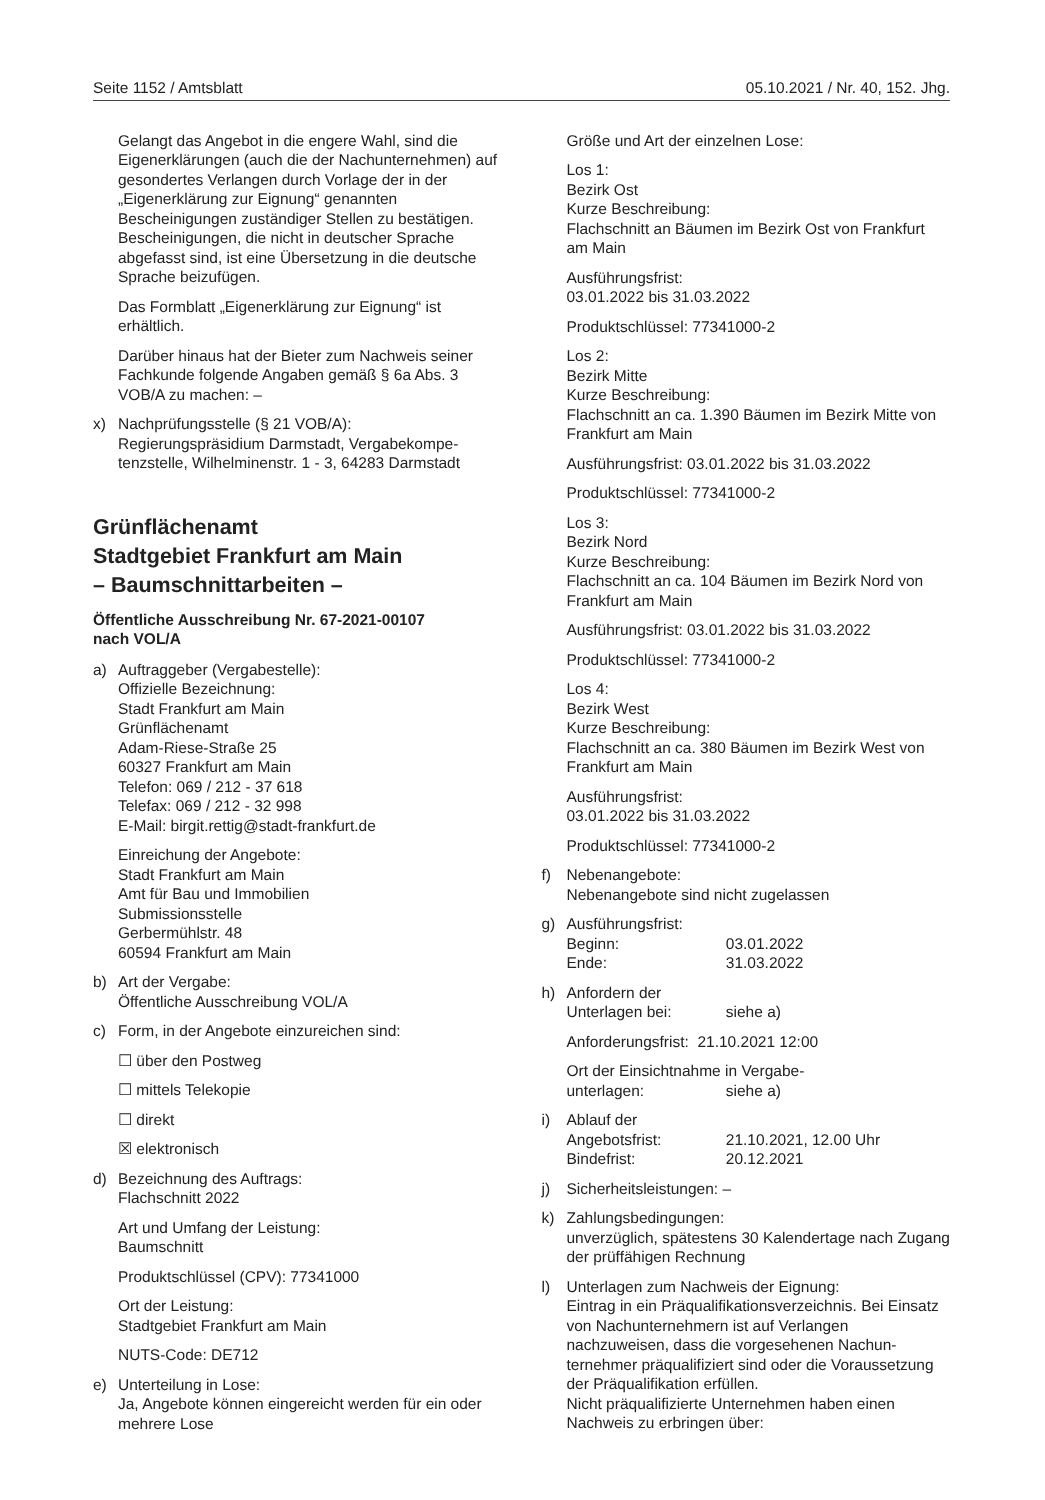Seite 1152 / Amtsblatt 05.10.2021 / Nr. 40, 152. Jhg.
Gelangt das Angebot in die engere Wahl, sind die Eigenerklärungen (auch die der Nachunterneh­men) auf gesondertes Verlangen durch Vorlage der in der „Eigenerklärung zur Eignung“ genann­ten Bescheinigungen zuständiger Stellen zu be­stätigen. Bescheinigungen, die nicht in deutscher Sprache abgefasst sind, ist eine Übersetzung in die deutsche Sprache beizufügen.
Das Formblatt „Eigenerklärung zur Eignung“ ist erhältlich.
Darüber hinaus hat der Bieter zum Nachweis seiner Fachkunde folgende Angaben gemäß § 6a Abs. 3 VOB/A zu machen: –
x) Nachprüfungsstelle (§ 21 VOB/A):
Regierungspräsidium Darmstadt, Vergabekompe­tenzstelle, Wilhelminenstr. 1 - 3, 64283 Darmstadt
Grünflächenamt
Stadtgebiet Frankfurt am Main
– Baumschnittarbeiten –
Öffentliche Ausschreibung Nr. 67-2021-00107
nach VOL/A
a) Auftraggeber (Vergabestelle):
Offizielle Bezeichnung:
Stadt Frankfurt am Main
Grünflächenamt
Adam-Riese-Straße 25
60327 Frankfurt am Main
Telefon: 069 / 212 - 37 618
Telefax: 069 / 212 - 32 998
E-Mail: birgit.rettig@stadt-frankfurt.de
Einreichung der Angebote:
Stadt Frankfurt am Main
Amt für Bau und Immobilien
Submissionsstelle
Gerbermühlstr. 48
60594 Frankfurt am Main
b) Art der Vergabe:
Öffentliche Ausschreibung VOL/A
c) Form, in der Angebote einzureichen sind:
☐ über den Postweg
☐ mittels Telekopie
☐ direkt
☒ elektronisch
d) Bezeichnung des Auftrags:
Flachschnitt 2022
Art und Umfang der Leistung:
Baumschnitt
Produktschlüssel (CPV): 77341000
Ort der Leistung:
Stadtgebiet Frankfurt am Main
NUTS-Code: DE712
e) Unterteilung in Lose:
Ja, Angebote können eingereicht werden für ein oder mehrere Lose
Größe und Art der einzelnen Lose:
Los 1:
Bezirk Ost
Kurze Beschreibung:
Flachschnitt an Bäumen im Bezirk Ost von Frank­furt am Main
Ausführungsfrist:
03.01.2022 bis 31.03.2022
Produktschlüssel: 77341000-2
Los 2:
Bezirk Mitte
Kurze Beschreibung:
Flachschnitt an ca. 1.390 Bäumen im Bezirk Mitte von Frankfurt am Main
Ausführungsfrist: 03.01.2022 bis 31.03.2022
Produktschlüssel: 77341000-2
Los 3:
Bezirk Nord
Kurze Beschreibung:
Flachschnitt an ca. 104 Bäumen im Bezirk Nord von Frankfurt am Main
Ausführungsfrist: 03.01.2022 bis 31.03.2022
Produktschlüssel: 77341000-2
Los 4:
Bezirk West
Kurze Beschreibung:
Flachschnitt an ca. 380 Bäumen im Bezirk West von Frankfurt am Main
Ausführungsfrist:
03.01.2022 bis 31.03.2022
Produktschlüssel: 77341000-2
f) Nebenangebote:
Nebenangebote sind nicht zugelassen
g) Ausführungsfrist:
Beginn: 03.01.2022
Ende: 31.03.2022
h) Anfordern der
Unterlagen bei: siehe a)
Anforderungsfrist: 21.10.2021 12:00
Ort der Einsichtnahme in Vergabe-
unterlagen: siehe a)
i) Ablauf der
Angebotsfrist: 21.10.2021, 12.00 Uhr
Bindefrist: 20.12.2021
j) Sicherheitsleistungen: –
k) Zahlungsbedingungen:
unverzüglich, spätestens 30 Kalendertage nach Zugang der prüffähigen Rechnung
l) Unterlagen zum Nachweis der Eignung:
Eintrag in ein Präqualifikationsverzeichnis. Bei Einsatz von Nachunternehmern ist auf Verlangen nachzuweisen, dass die vorgesehenen Nachun­ternehmer präqualifiziert sind oder die Vorausset­zung der Präqualifikation erfüllen.
Nicht präqualifizierte Unternehmen haben einen Nachweis zu erbringen über: